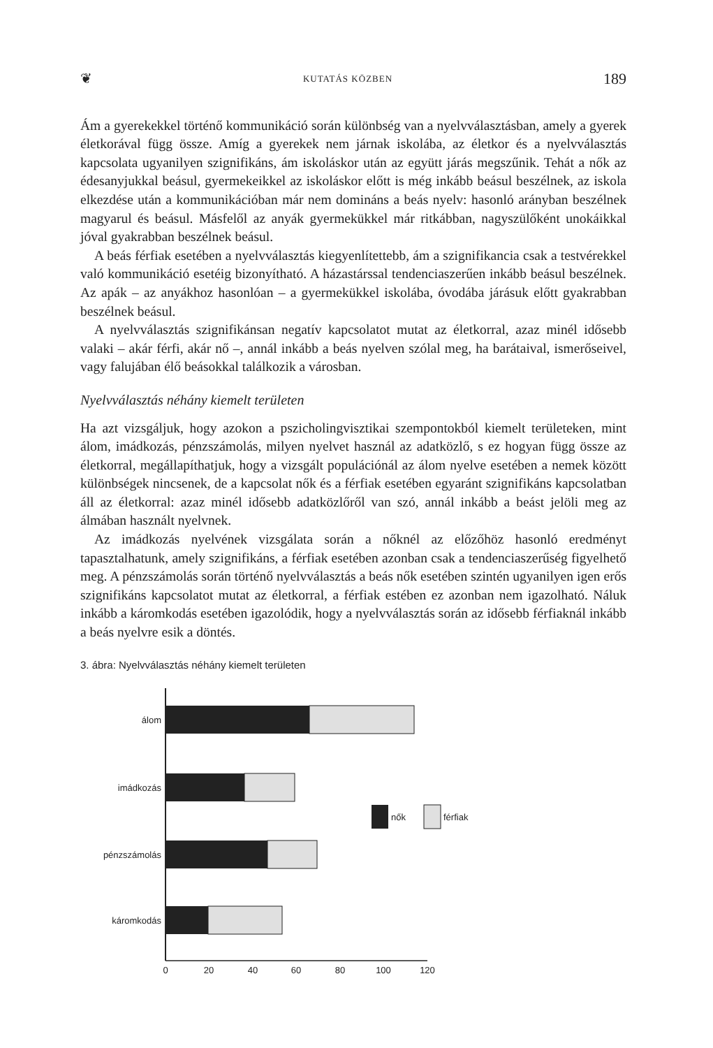❦ KUTATÁS KÖZBEN 189
Ám a gyerekekkel történő kommunikáció során különbség van a nyelvválasztásban, amely a gyerek életkorával függ össze. Amíg a gyerekek nem járnak iskolába, az életkor és a nyelvválasztás kapcsolata ugyanilyen szignifikáns, ám iskoláskor után az együtt járás megszűnik. Tehát a nők az édesanyjukkal beásul, gyermekeikkel az iskoláskor előtt is még inkább beásul beszélnek, az iskola elkezdése után a kommunikációban már nem domináns a beás nyelv: hasonló arányban beszélnek magyarul és beásul. Másfelől az anyák gyermekükkel már ritkábban, nagyszülőként unokáikkal jóval gyakrabban beszélnek beásul.
A beás férfiak esetében a nyelvválasztás kiegyenlítettebb, ám a szignifikancia csak a testvérekkel való kommunikáció esetéig bizonyítható. A házastárssal tendenciaszerűen inkább beásul beszélnek. Az apák – az anyákhoz hasonlóan – a gyermekükkel iskolába, óvodába járásuk előtt gyakrabban beszélnek beásul.
A nyelvválasztás szignifikánsan negatív kapcsolatot mutat az életkorral, azaz minél idősebb valaki – akár férfi, akár nő –, annál inkább a beás nyelven szólal meg, ha barátaival, ismerőseivel, vagy falujában élő beásokkal találkozik a városban.
Nyelvválasztás néhány kiemelt területen
Ha azt vizsgáljuk, hogy azokon a pszicholingvisztikai szempontokból kiemelt területeken, mint álom, imádkozás, pénzszámolás, milyen nyelvet használ az adatközlő, s ez hogyan függ össze az életkorral, megállapíthatjuk, hogy a vizsgált populációnál az álom nyelve esetében a nemek között különbségek nincsenek, de a kapcsolat nők és a férfiak esetében egyaránt szignifikáns kapcsolatban áll az életkorral: azaz minél idősebb adatközlőről van szó, annál inkább a beást jelöli meg az álmában használt nyelvnek.
Az imádkozás nyelvének vizsgálata során a nőknél az előzőhöz hasonló eredményt tapasztalhatunk, amely szignifikáns, a férfiak esetében azonban csak a tendenciaszerűség figyelhető meg. A pénzszámolás során történő nyelvválasztás a beás nők esetében szintén ugyanilyen igen erős szignifikáns kapcsolatot mutat az életkorral, a férfiak estében ez azonban nem igazolható. Náluk inkább a káromkodás esetében igazolódik, hogy a nyelvválasztás során az idősebb férfiaknál inkább a beás nyelvre esik a döntés.
3. ábra: Nyelvválasztás néhány kiemelt területen
álom
imádkozás
pénzszámolás
káromkodás
nők
férfiak
0
20
40
60
80
100
120